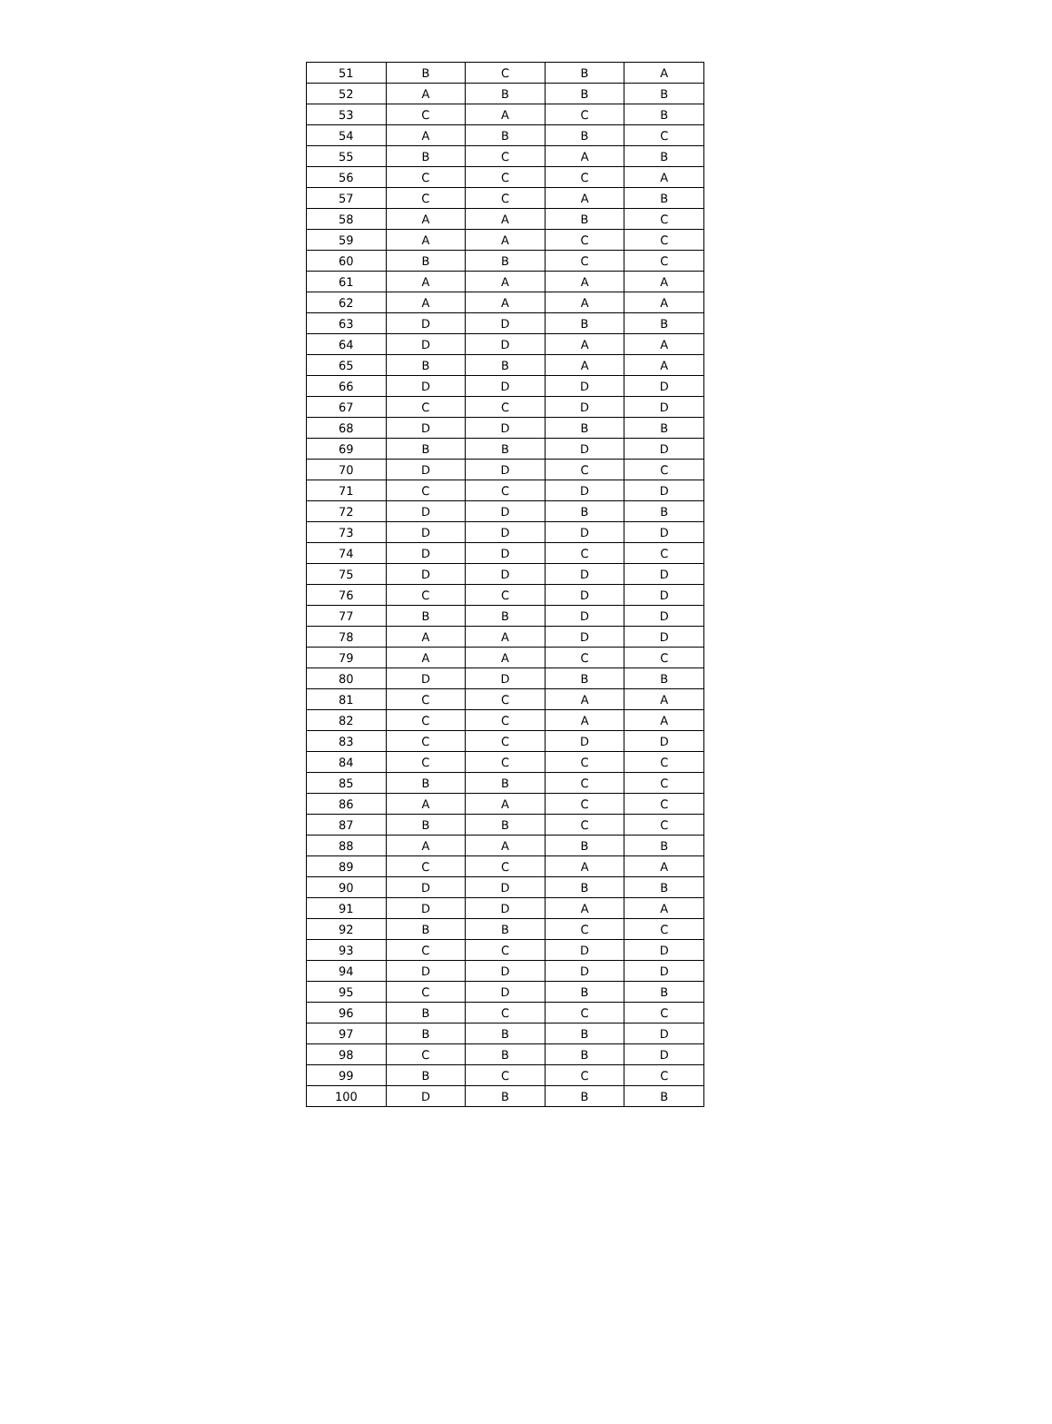| 51 | B | C | B | A |
| 52 | A | B | B | B |
| 53 | C | A | C | B |
| 54 | A | B | B | C |
| 55 | B | C | A | B |
| 56 | C | C | C | A |
| 57 | C | C | A | B |
| 58 | A | A | B | C |
| 59 | A | A | C | C |
| 60 | B | B | C | C |
| 61 | A | A | A | A |
| 62 | A | A | A | A |
| 63 | D | D | B | B |
| 64 | D | D | A | A |
| 65 | B | B | A | A |
| 66 | D | D | D | D |
| 67 | C | C | D | D |
| 68 | D | D | B | B |
| 69 | B | B | D | D |
| 70 | D | D | C | C |
| 71 | C | C | D | D |
| 72 | D | D | B | B |
| 73 | D | D | D | D |
| 74 | D | D | C | C |
| 75 | D | D | D | D |
| 76 | C | C | D | D |
| 77 | B | B | D | D |
| 78 | A | A | D | D |
| 79 | A | A | C | C |
| 80 | D | D | B | B |
| 81 | C | C | A | A |
| 82 | C | C | A | A |
| 83 | C | C | D | D |
| 84 | C | C | C | C |
| 85 | B | B | C | C |
| 86 | A | A | C | C |
| 87 | B | B | C | C |
| 88 | A | A | B | B |
| 89 | C | C | A | A |
| 90 | D | D | B | B |
| 91 | D | D | A | A |
| 92 | B | B | C | C |
| 93 | C | C | D | D |
| 94 | D | D | D | D |
| 95 | C | D | B | B |
| 96 | B | C | C | C |
| 97 | B | B | B | D |
| 98 | C | B | B | D |
| 99 | B | C | C | C |
| 100 | D | B | B | B |